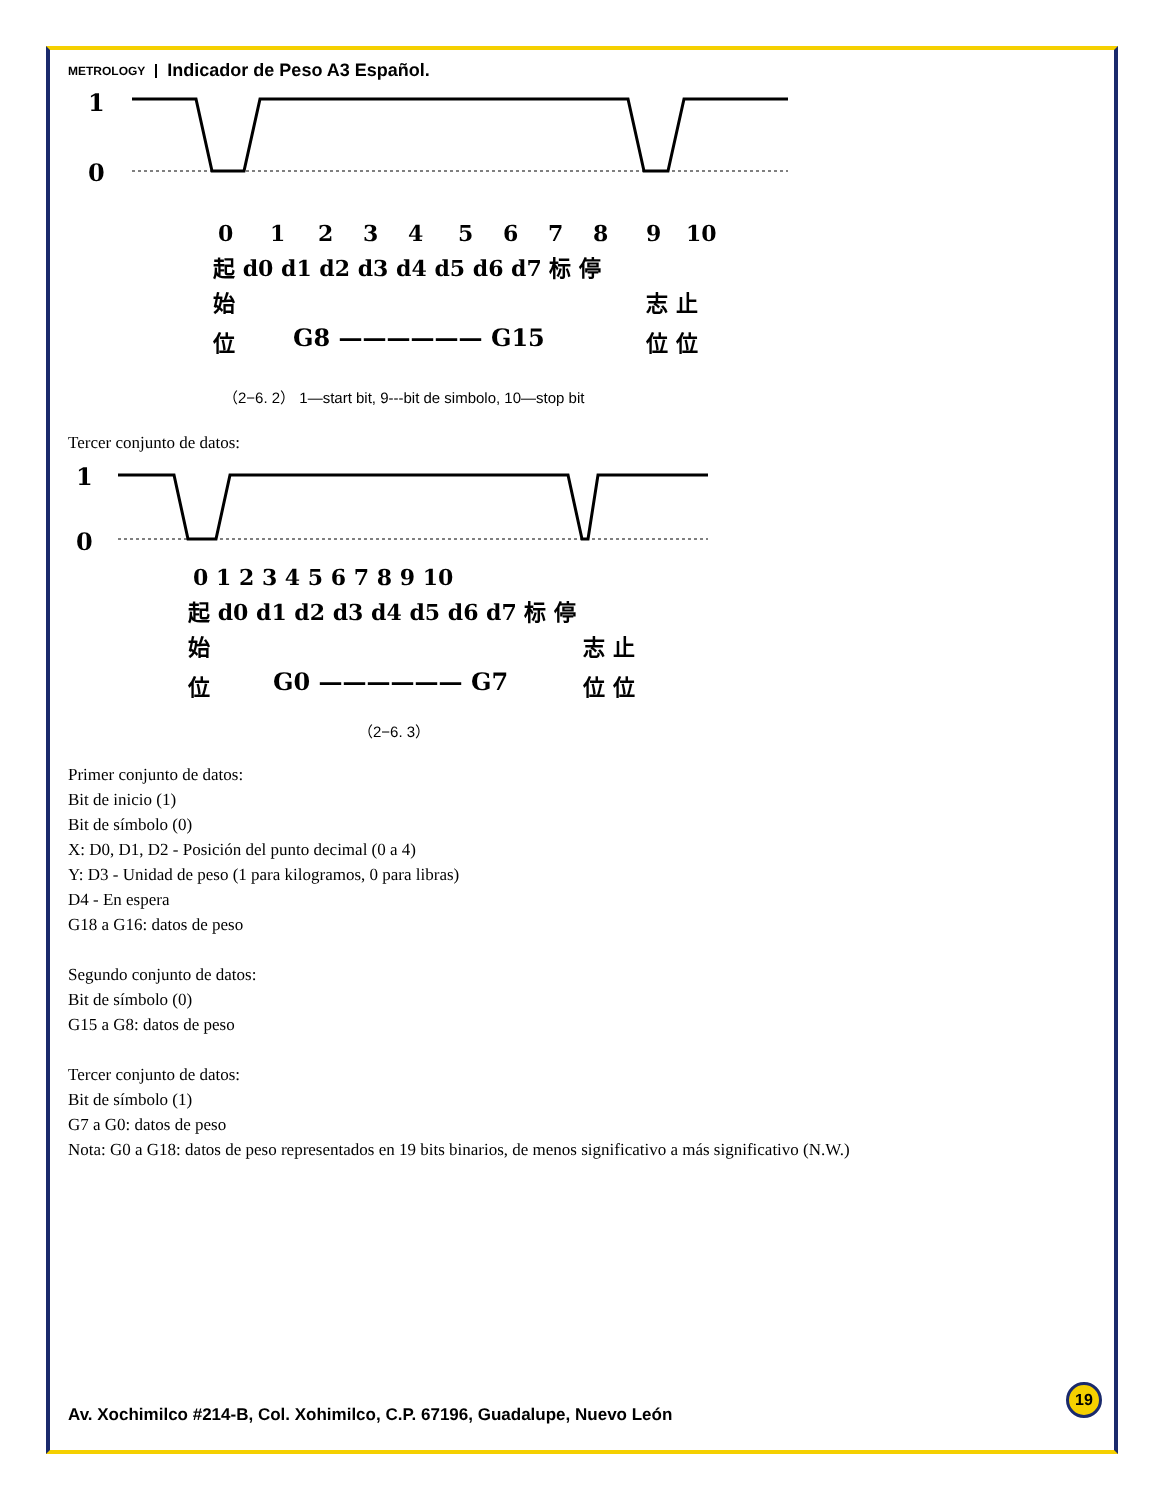METROLOGY Indicador de Peso A3 Español.
1
0
0
1
2
3
4
5
6
7
8
9
10
起 d0 d1 d2 d3 d4 d5 d6 d7 标 停
始
志 止
位
G8 —————— G15
位 位
（2−6. 2） 1—start bit, 9---bit de simbolo, 10—stop bit
Tercer conjunto de datos:
1
0
0 1 2 3 4 5 6 7 8 9 10
起 d0 d1 d2 d3 d4 d5 d6 d7 标 停
始
志 止
位
G0 —————— G7
位 位
（2−6. 3）
Primer conjunto de datos:
Bit de inicio (1)
Bit de símbolo (0)
X: D0, D1, D2 - Posición del punto decimal (0 a 4)
Y: D3 - Unidad de peso (1 para kilogramos, 0 para libras)
D4 - En espera
G18 a G16: datos de peso
Segundo conjunto de datos:
Bit de símbolo (0)
G15 a G8: datos de peso
Tercer conjunto de datos:
Bit de símbolo (1)
G7 a G0: datos de peso
Nota: G0 a G18: datos de peso representados en 19 bits binarios, de menos significativo a más significativo (N.W.)
19
Av. Xochimilco #214-B, Col. Xohimilco, C.P. 67196, Guadalupe, Nuevo León